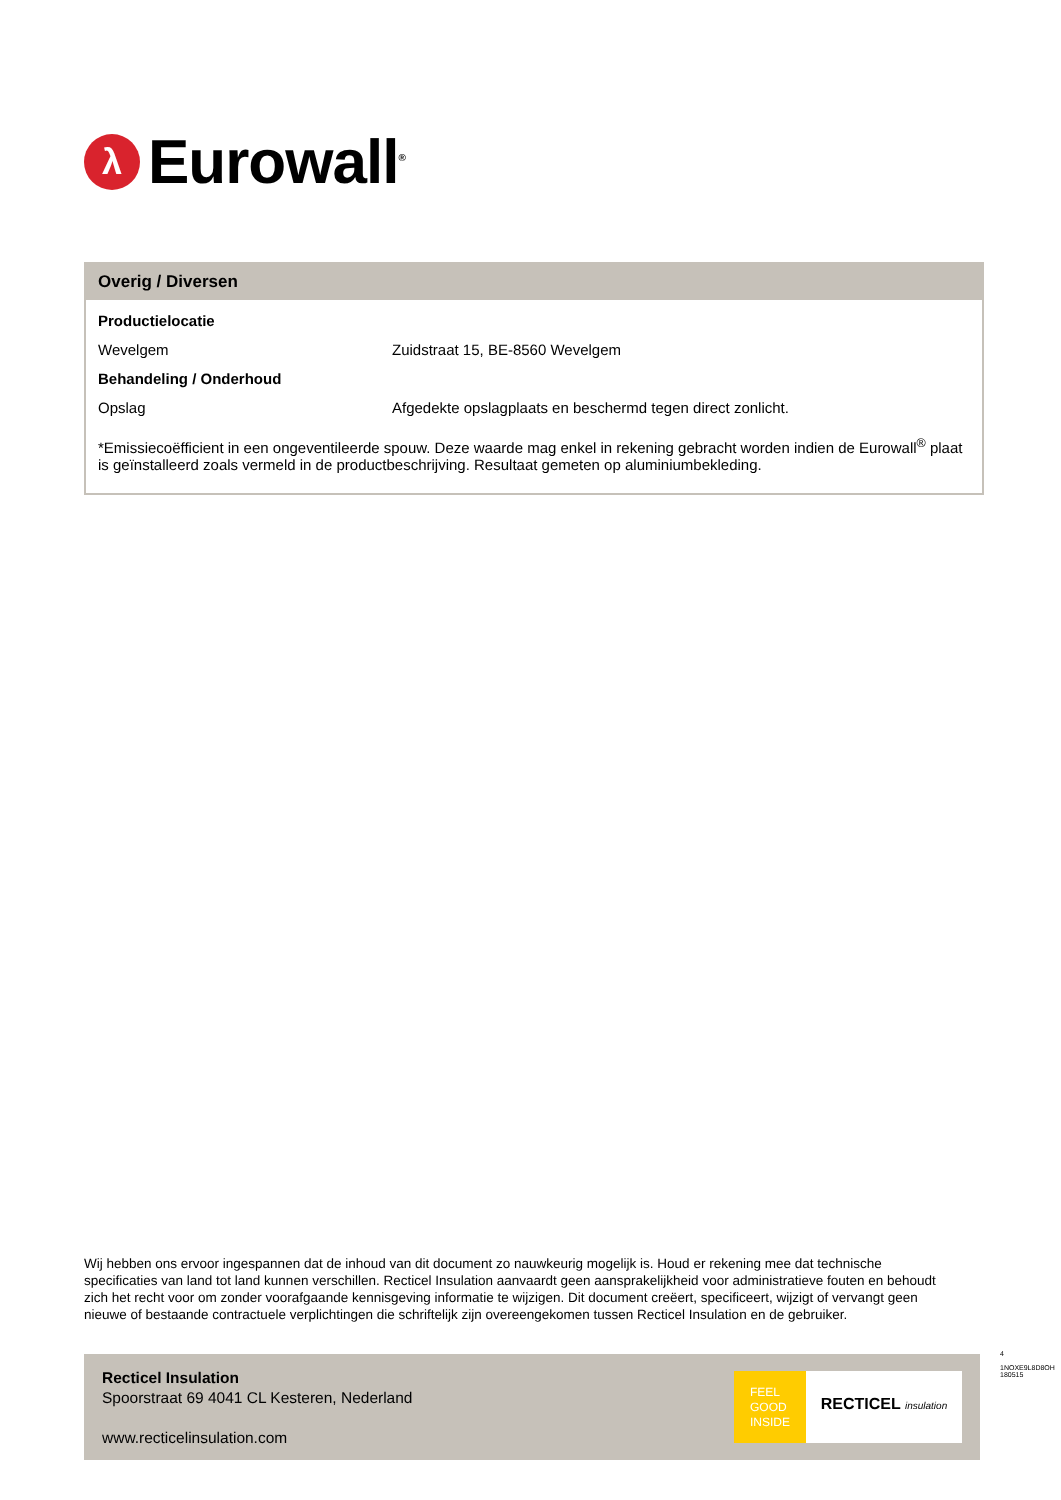λ
Eurowall<sup>®</sup>
Overig / Diversen
| Productielocatie | |
| Wevelgem | Zuidstraat 15, BE-8560 Wevelgem |
| Behandeling / Onderhoud | |
| Opslag | Afgedekte opslagplaats en beschermd tegen direct zonlicht. |
*Emissiecoëfficient in een ongeventileerde spouw. Deze waarde mag enkel in rekening gebracht worden indien de Eurowall<sup>®</sup> plaat is geïnstalleerd zoals vermeld in de productbeschrijving. Resultaat gemeten op aluminiumbekleding.
Wij hebben ons ervoor ingespannen dat de inhoud van dit document zo nauwkeurig mogelijk is. Houd er rekening mee dat technische specificaties van land tot land kunnen verschillen. Recticel Insulation aanvaardt geen aansprakelijkheid voor administratieve fouten en behoudt zich het recht voor om zonder voorafgaande kennisgeving informatie te wijzigen. Dit document creëert, specificeert, wijzigt of vervangt geen nieuwe of bestaande contractuele verplichtingen die schriftelijk zijn overeengekomen tussen Recticel Insulation en de gebruiker.
Recticel Insulation
Spoorstraat 69 4041 CL Kesteren, Nederland
www.recticelinsulation.com
FEEL
GOOD
INSIDE
RECTICEL insulation
4
1NOXE9L8D8OH 180515